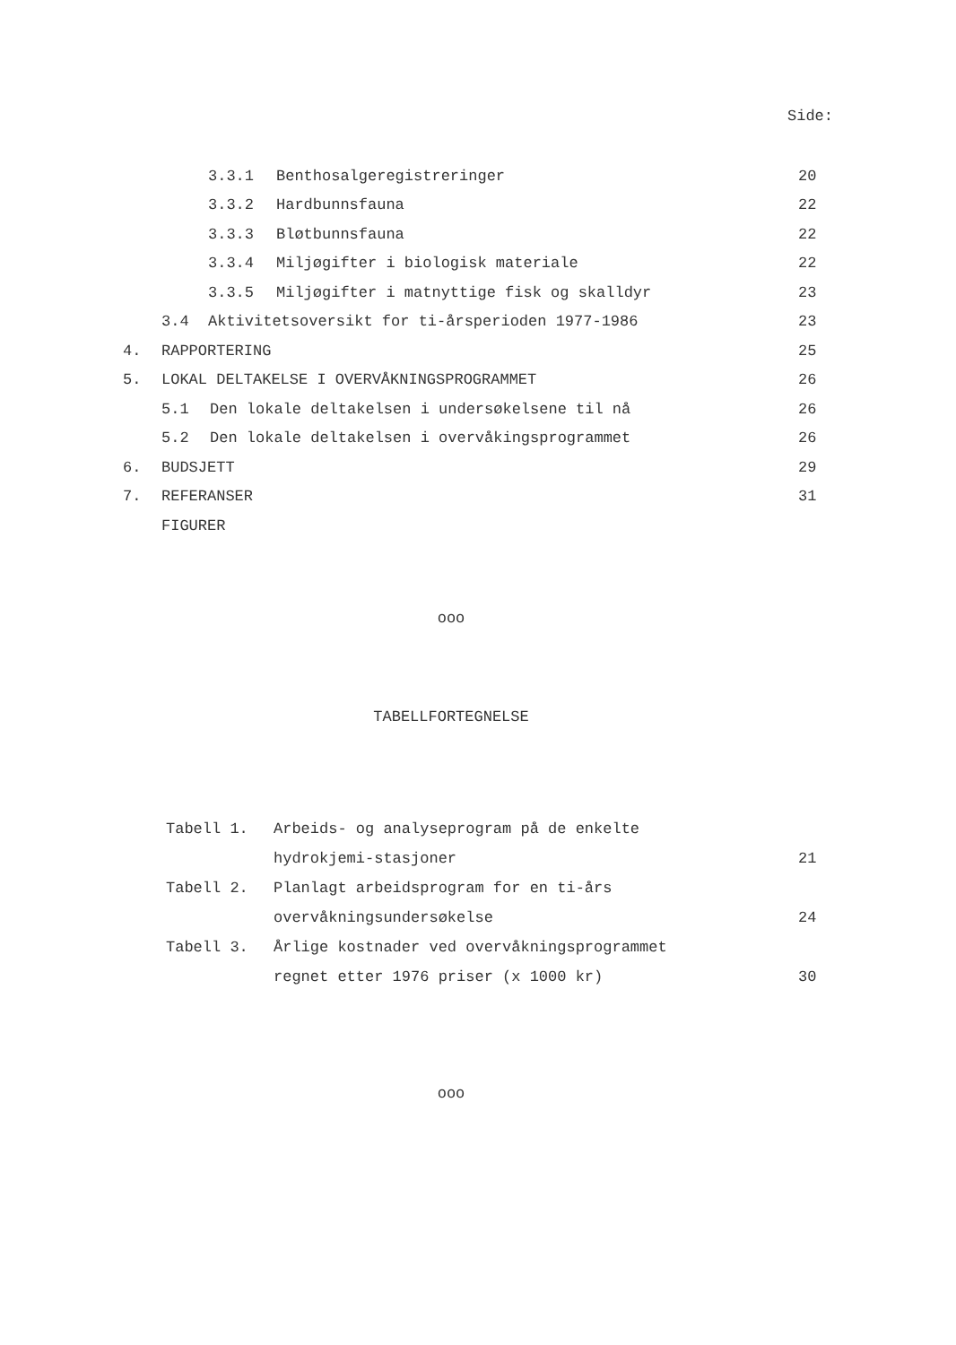Side:
3.3.1 Benthosalgeregistreringer 20
3.3.2 Hardbunnsfauna 22
3.3.3 Bløtbunnsfauna 22
3.3.4 Miljøgifter i biologisk materiale 22
3.3.5 Miljøgifter i matnyttige fisk og skalldyr 23
3.4 Aktivitetsoversikt for ti-årsperioden 1977-1986 23
4. RAPPORTERING 25
5. LOKAL DELTAKELSE I OVERVÅKNINGSPROGRAMMET 26
5.1 Den lokale deltakelsen i undersøkelsene til nå 26
5.2 Den lokale deltakelsen i overvåkingsprogrammet 26
6. BUDSJETT 29
7. REFERANSER 31
FIGURER
ooo
TABELLFORTEGNELSE
Tabell 1. Arbeids- og analyseprogram på de enkelte
hydrokjemi-stasjoner 21
Tabell 2. Planlagt arbeidsprogram for en ti-års
overvåkningsundersøkelse 24
Tabell 3. Årlige kostnader ved overvåkningsprogrammet
regnet etter 1976 priser (x 1000 kr) 30
ooo